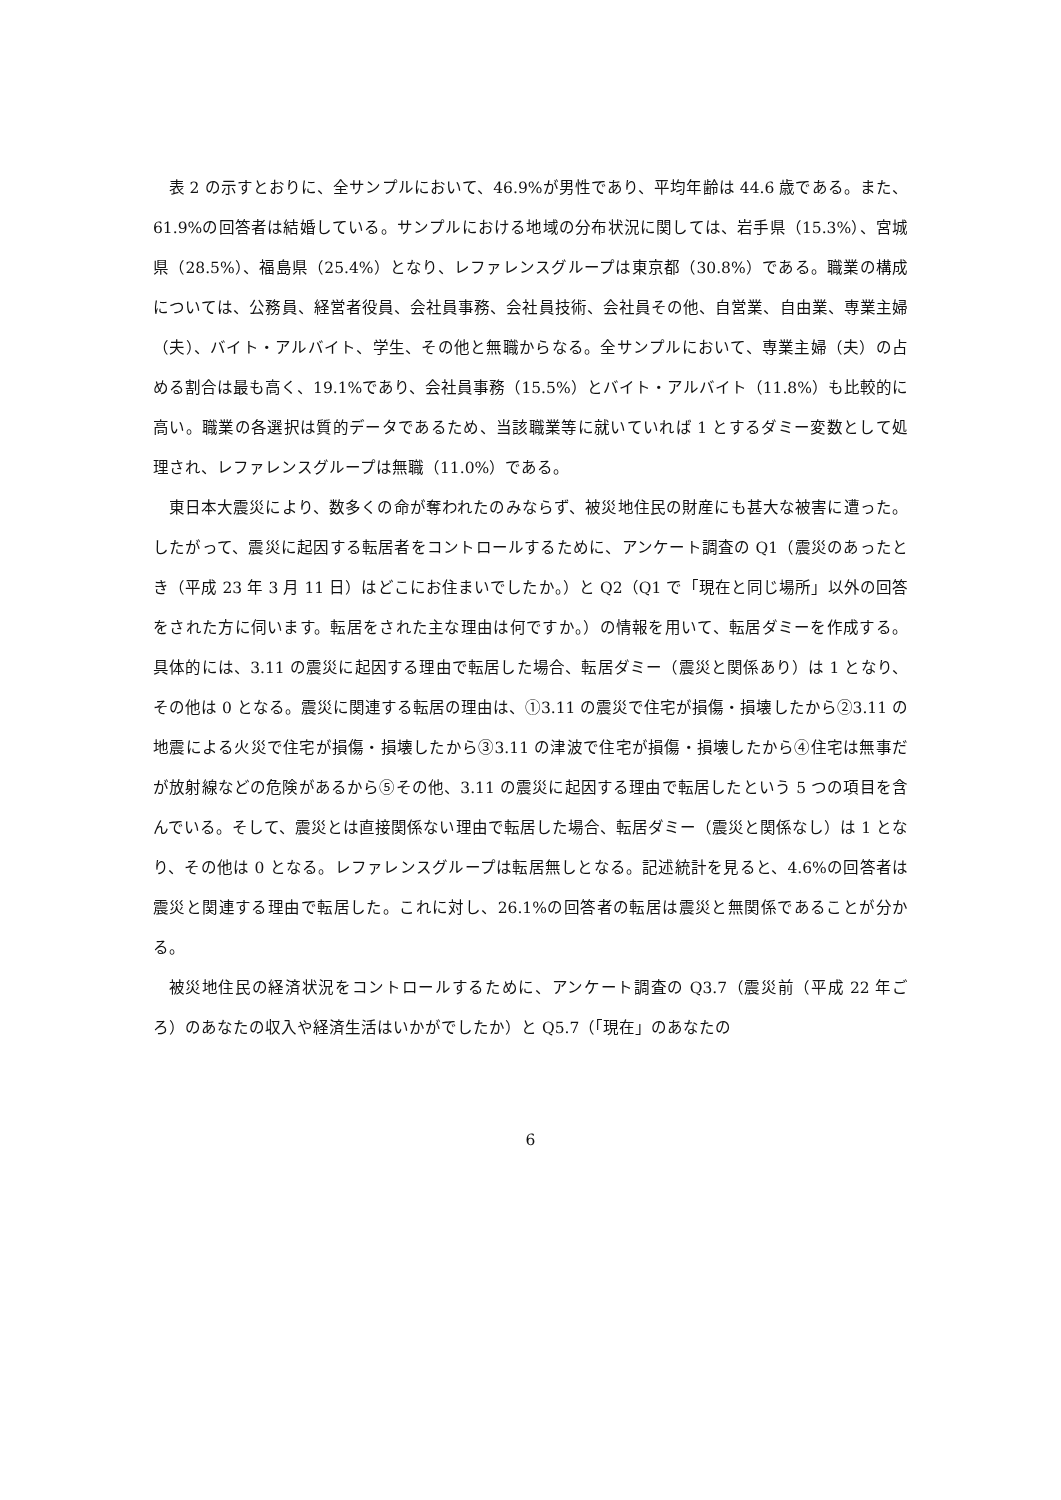表 2 の示すとおりに、全サンプルにおいて、46.9%が男性であり、平均年齢は 44.6 歳である。また、61.9%の回答者は結婚している。サンプルにおける地域の分布状況に関しては、岩手県（15.3%）、宮城県（28.5%）、福島県（25.4%）となり、レファレンスグループは東京都（30.8%）である。職業の構成については、公務員、経営者役員、会社員事務、会社員技術、会社員その他、自営業、自由業、専業主婦（夫）、バイト・アルバイト、学生、その他と無職からなる。全サンプルにおいて、専業主婦（夫）の占める割合は最も高く、19.1%であり、会社員事務（15.5%）とバイト・アルバイト（11.8%）も比較的に高い。職業の各選択は質的データであるため、当該職業等に就いていれば 1 とするダミー変数として処理され、レファレンスグループは無職（11.0%）である。
東日本大震災により、数多くの命が奪われたのみならず、被災地住民の財産にも甚大な被害に遭った。したがって、震災に起因する転居者をコントロールするために、アンケート調査の Q1（震災のあったとき（平成 23 年 3 月 11 日）はどこにお住まいでしたか。）と Q2（Q1 で「現在と同じ場所」以外の回答をされた方に伺います。転居をされた主な理由は何ですか。）の情報を用いて、転居ダミーを作成する。具体的には、3.11 の震災に起因する理由で転居した場合、転居ダミー（震災と関係あり）は 1 となり、その他は 0 となる。震災に関連する転居の理由は、①3.11 の震災で住宅が損傷・損壊したから②3.11 の地震による火災で住宅が損傷・損壊したから③3.11 の津波で住宅が損傷・損壊したから④住宅は無事だが放射線などの危険があるから⑤その他、3.11 の震災に起因する理由で転居したという 5 つの項目を含んでいる。そして、震災とは直接関係ない理由で転居した場合、転居ダミー（震災と関係なし）は 1 となり、その他は 0 となる。レファレンスグループは転居無しとなる。記述統計を見ると、4.6%の回答者は震災と関連する理由で転居した。これに対し、26.1%の回答者の転居は震災と無関係であることが分かる。
被災地住民の経済状況をコントロールするために、アンケート調査の Q3.7（震災前（平成 22 年ごろ）のあなたの収入や経済生活はいかがでしたか）と Q5.7（「現在」のあなたの
6